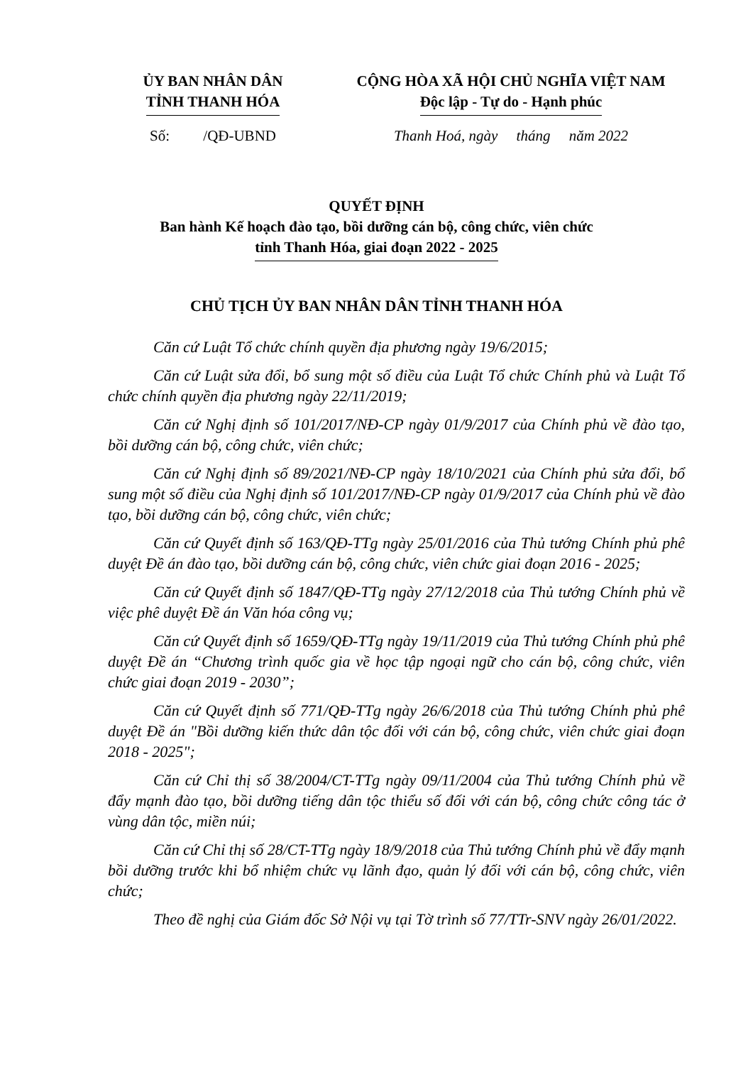ỦY BAN NHÂN DÂN
TỈNH THANH HÓA
CỘNG HÒA XÃ HỘI CHỦ NGHĨA VIỆT NAM
Độc lập - Tự do - Hạnh phúc
Số: /QĐ-UBND Thanh Hoá, ngày tháng năm 2022
QUYẾT ĐỊNH
Ban hành Kế hoạch đào tạo, bồi dưỡng cán bộ, công chức, viên chức
tỉnh Thanh Hóa, giai đoạn 2022 - 2025
CHỦ TỊCH ỦY BAN NHÂN DÂN TỈNH THANH HÓA
Căn cứ Luật Tổ chức chính quyền địa phương ngày 19/6/2015;
Căn cứ Luật sửa đổi, bổ sung một số điều của Luật Tổ chức Chính phủ và Luật Tổ chức chính quyền địa phương ngày 22/11/2019;
Căn cứ Nghị định số 101/2017/NĐ-CP ngày 01/9/2017 của Chính phủ về đào tạo, bồi dưỡng cán bộ, công chức, viên chức;
Căn cứ Nghị định số 89/2021/NĐ-CP ngày 18/10/2021 của Chính phủ sửa đổi, bổ sung một số điều của Nghị định số 101/2017/NĐ-CP ngày 01/9/2017 của Chính phủ về đào tạo, bồi dưỡng cán bộ, công chức, viên chức;
Căn cứ Quyết định số 163/QĐ-TTg ngày 25/01/2016 của Thủ tướng Chính phủ phê duyệt Đề án đào tạo, bồi dưỡng cán bộ, công chức, viên chức giai đoạn 2016 - 2025;
Căn cứ Quyết định số 1847/QĐ-TTg ngày 27/12/2018 của Thủ tướng Chính phủ về việc phê duyệt Đề án Văn hóa công vụ;
Căn cứ Quyết định số 1659/QĐ-TTg ngày 19/11/2019 của Thủ tướng Chính phủ phê duyệt Đề án “Chương trình quốc gia về học tập ngoại ngữ cho cán bộ, công chức, viên chức giai đoạn 2019 - 2030”;
Căn cứ Quyết định số 771/QĐ-TTg ngày 26/6/2018 của Thủ tướng Chính phủ phê duyệt Đề án "Bồi dưỡng kiến thức dân tộc đối với cán bộ, công chức, viên chức giai đoạn 2018 - 2025";
Căn cứ Chỉ thị số 38/2004/CT-TTg ngày 09/11/2004 của Thủ tướng Chính phủ về đẩy mạnh đào tạo, bồi dưỡng tiếng dân tộc thiểu số đối với cán bộ, công chức công tác ở vùng dân tộc, miền núi;
Căn cứ Chỉ thị số 28/CT-TTg ngày 18/9/2018 của Thủ tướng Chính phủ về đẩy mạnh bồi dưỡng trước khi bổ nhiệm chức vụ lãnh đạo, quản lý đối với cán bộ, công chức, viên chức;
Theo đề nghị của Giám đốc Sở Nội vụ tại Tờ trình số 77/TTr-SNV ngày 26/01/2022.